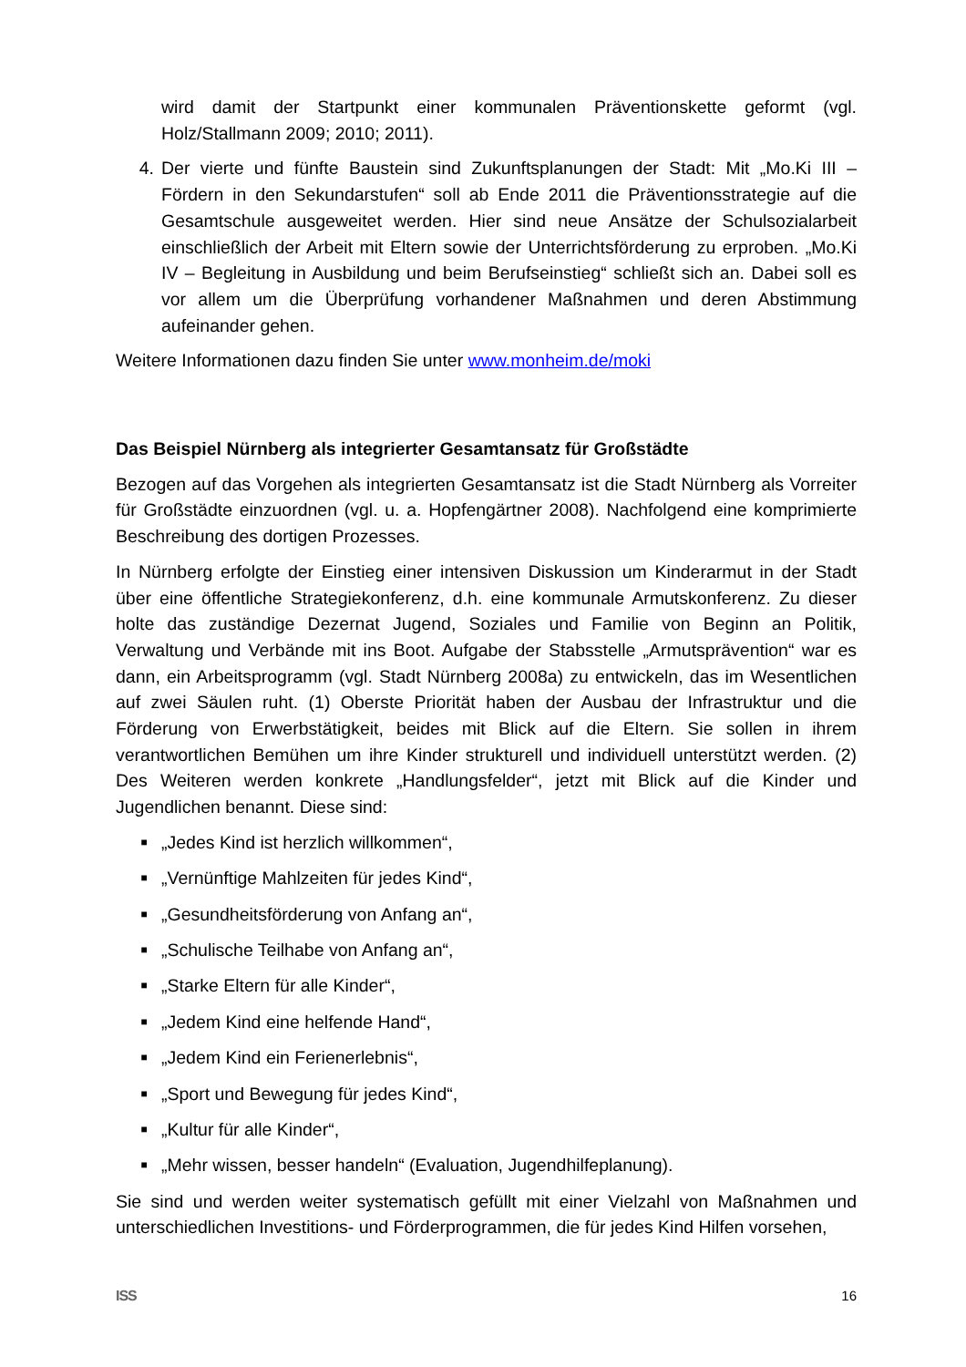wird damit der Startpunkt einer kommunalen Präventionskette geformt (vgl. Holz/Stallmann 2009; 2010; 2011).
4. Der vierte und fünfte Baustein sind Zukunftsplanungen der Stadt: Mit „Mo.Ki III – Fördern in den Sekundarstufen“ soll ab Ende 2011 die Präventionsstrategie auf die Gesamtschule ausgeweitet werden. Hier sind neue Ansätze der Schulsozialarbeit einschließlich der Arbeit mit Eltern sowie der Unterrichtsförderung zu erproben. „Mo.Ki IV – Begleitung in Ausbildung und beim Berufseinstieg“ schließt sich an. Dabei soll es vor allem um die Überprüfung vorhandener Maßnahmen und deren Abstimmung aufeinander gehen.
Weitere Informationen dazu finden Sie unter www.monheim.de/moki
Das Beispiel Nürnberg als integrierter Gesamtansatz für Großstädte
Bezogen auf das Vorgehen als integrierten Gesamtansatz ist die Stadt Nürnberg als Vorreiter für Großstädte einzuordnen (vgl. u. a. Hopfengärtner 2008). Nachfolgend eine komprimierte Beschreibung des dortigen Prozesses.
In Nürnberg erfolgte der Einstieg einer intensiven Diskussion um Kinderarmut in der Stadt über eine öffentliche Strategiekonferenz, d.h. eine kommunale Armutskonferenz. Zu dieser holte das zuständige Dezernat Jugend, Soziales und Familie von Beginn an Politik, Verwaltung und Verbände mit ins Boot. Aufgabe der Stabsstelle „Armutsprävention“ war es dann, ein Arbeitsprogramm (vgl. Stadt Nürnberg 2008a) zu entwickeln, das im Wesentlichen auf zwei Säulen ruht. (1) Oberste Priorität haben der Ausbau der Infrastruktur und die Förderung von Erwerbstätigkeit, beides mit Blick auf die Eltern. Sie sollen in ihrem verantwortlichen Bemühen um ihre Kinder strukturell und individuell unterstützt werden. (2) Des Weiteren werden konkrete „Handlungsfelder“, jetzt mit Blick auf die Kinder und Jugendlichen benannt. Diese sind:
■ „Jedes Kind ist herzlich willkommen“,
■ „Vernünftige Mahlzeiten für jedes Kind“,
■ „Gesundheitsförderung von Anfang an“,
■ „Schulische Teilhabe von Anfang an“,
■ „Starke Eltern für alle Kinder“,
■ „Jedem Kind eine helfende Hand“,
■ „Jedem Kind ein Ferienerlebnis“,
■ „Sport und Bewegung für jedes Kind“,
■ „Kultur für alle Kinder“,
■ „Mehr wissen, besser handeln“ (Evaluation, Jugendhilfeplanung).
Sie sind und werden weiter systematisch gefüllt mit einer Vielzahl von Maßnahmen und unterschiedlichen Investitions- und Förderprogrammen, die für jedes Kind Hilfen vorsehen,
ISS 16